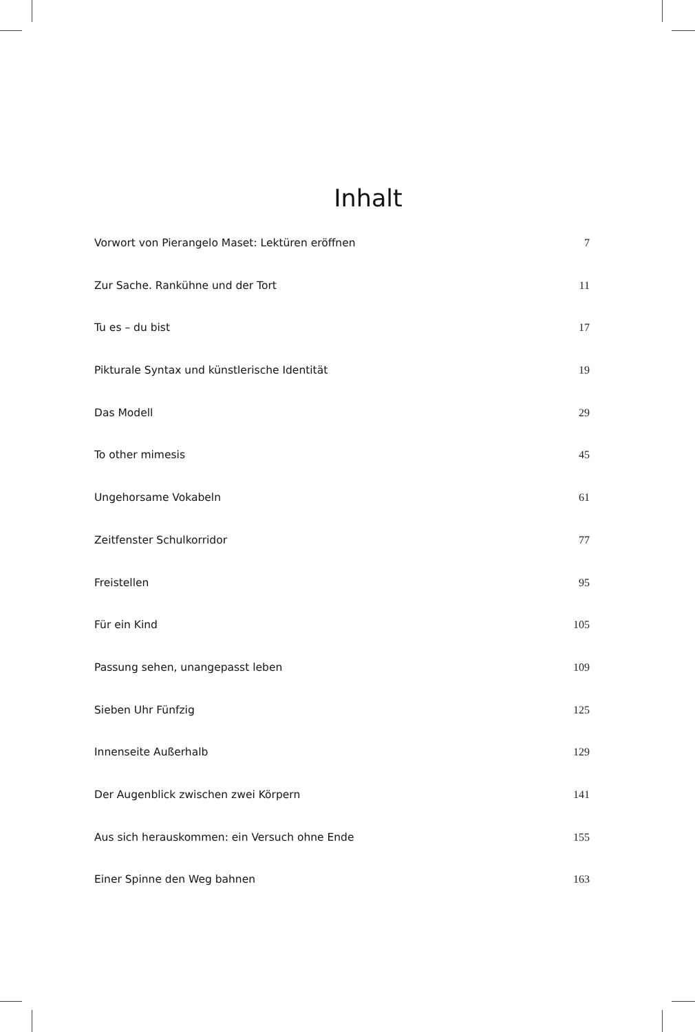Inhalt
| Vorwort von Pierangelo Maset: Lektüren eröffnen | 7 |
| Zur Sache. Rankühne und der Tort | 11 |
| Tu es – du bist | 17 |
| Pikturale Syntax und künstlerische Identität | 19 |
| Das Modell | 29 |
| To other mimesis | 45 |
| Ungehorsame Vokabeln | 61 |
| Zeitfenster Schulkorridor | 77 |
| Freistellen | 95 |
| Für ein Kind | 105 |
| Passung sehen, unangepasst leben | 109 |
| Sieben Uhr Fünfzig | 125 |
| Innenseite Außerhalb | 129 |
| Der Augenblick zwischen zwei Körpern | 141 |
| Aus sich herauskommen: ein Versuch ohne Ende | 155 |
| Einer Spinne den Weg bahnen | 163 |